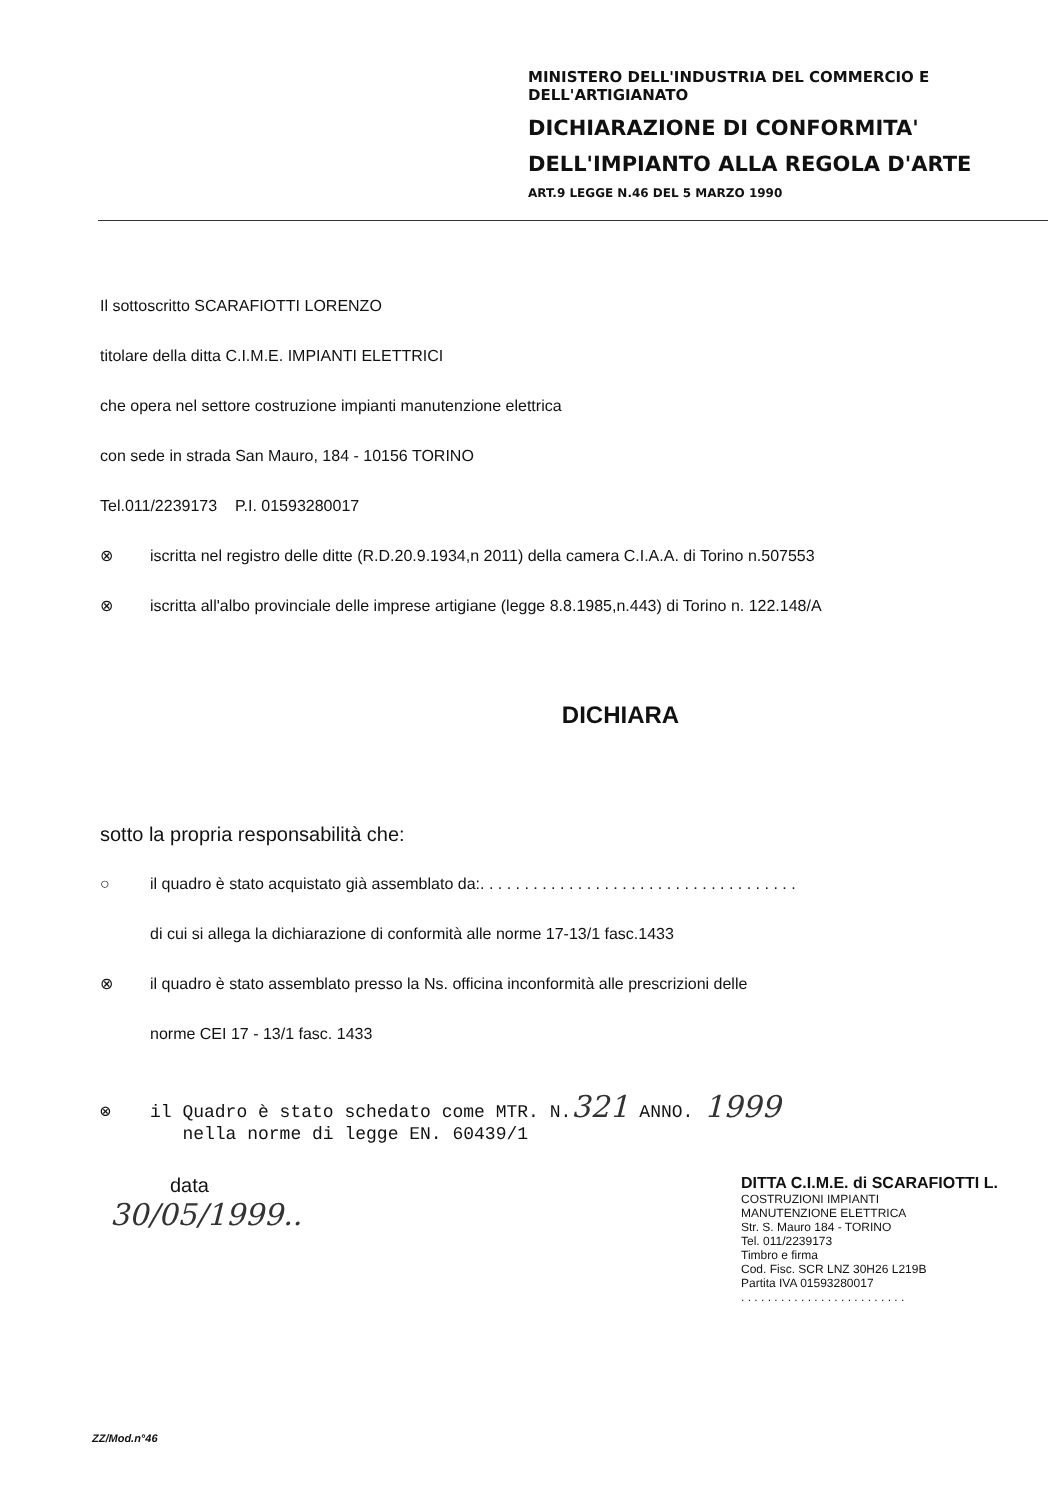MINISTERO DELL'INDUSTRIA DEL COMMERCIO E DELL'ARTIGIANATO
DICHIARAZIONE DI CONFORMITA'
DELL'IMPIANTO ALLA REGOLA D'ARTE
ART.9 LEGGE N.46 DEL 5 MARZO 1990
Il sottoscritto SCARAFIOTTI LORENZO
titolare della ditta C.I.M.E. IMPIANTI ELETTRICI
che opera nel settore costruzione impianti manutenzione elettrica
con sede in strada San Mauro, 184 - 10156 TORINO
Tel.011/2239173 P.I. 01593280017
⊗ iscritta nel registro delle ditte (R.D.20.9.1934,n 2011) della camera C.I.A.A. di Torino n.507553
⊗ iscritta all'albo provinciale delle imprese artigiane (legge 8.8.1985,n.443) di Torino n. 122.148/A
DICHIARA
sotto la propria responsabilità che:
○ il quadro è stato acquistato già assemblato da:. . . . . . . . . . . . . . . . . . . . . . . . . . . . . . . . . . . .
di cui si allega la dichiarazione di conformità alle norme 17-13/1 fasc.1433
⊗ il quadro è stato assemblato presso la Ns. officina inconformità alle prescrizioni delle
norme CEI 17 - 13/1 fasc. 1433
⊗ il Quadro è stato schedato come MTR. N.321 ANNO. 1999
nella norme di legge EN. 60439/1
data
30/05/1999..
DITTA C.I.M.E. di SCARAFIOTTI L.
COSTRUZIONI IMPIANTI
MANUTENZIONE ELETTRICA
Str. S. Mauro 184 - TORINO
Tel. 011/2239173
Timbro e firma
Cod. Fisc. SCR LNZ 30H26 L219B
Partita IVA 01593280017
. . . . . . . . . . . . . . . . . . . . . . . . .
ZZ/Mod.n°46